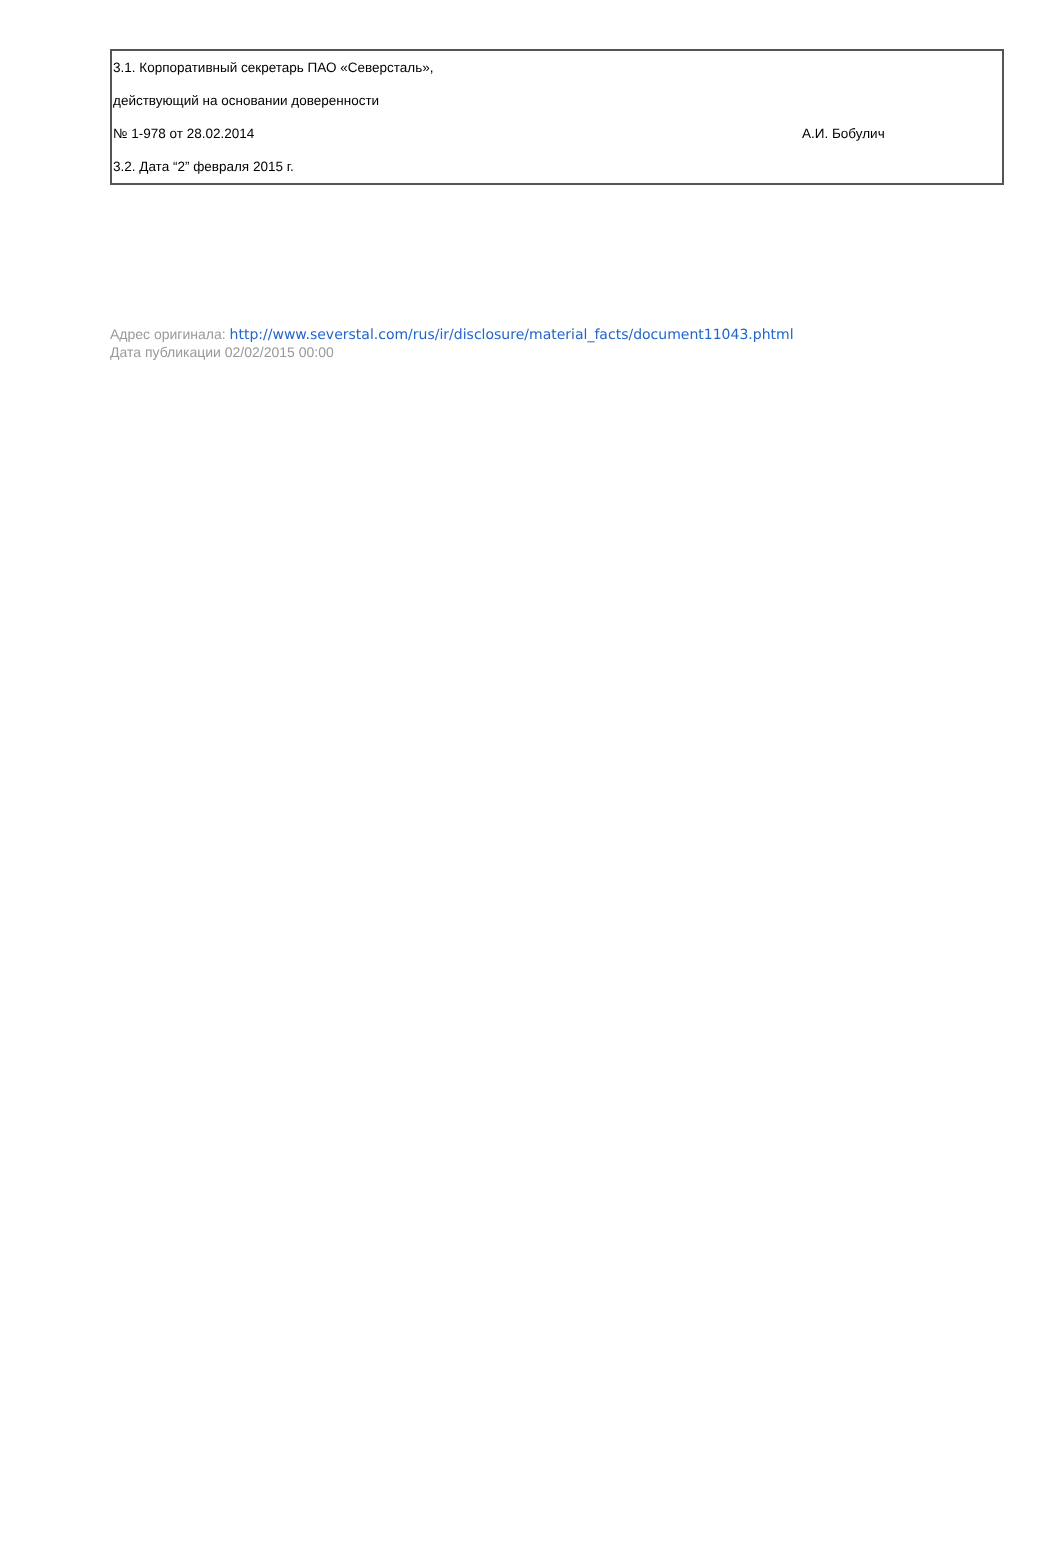| 3.1. Корпоративный секретарь ПАО «Северсталь», | |
| действующий на основании доверенности | |
| № 1-978 от 28.02.2014 | А.И. Бобулич |
| 3.2. Дата “2” февраля 2015 г. | |
Адрес оригинала: http://www.severstal.com/rus/ir/disclosure/material_facts/document11043.phtml
Дата публикации 02/02/2015 00:00